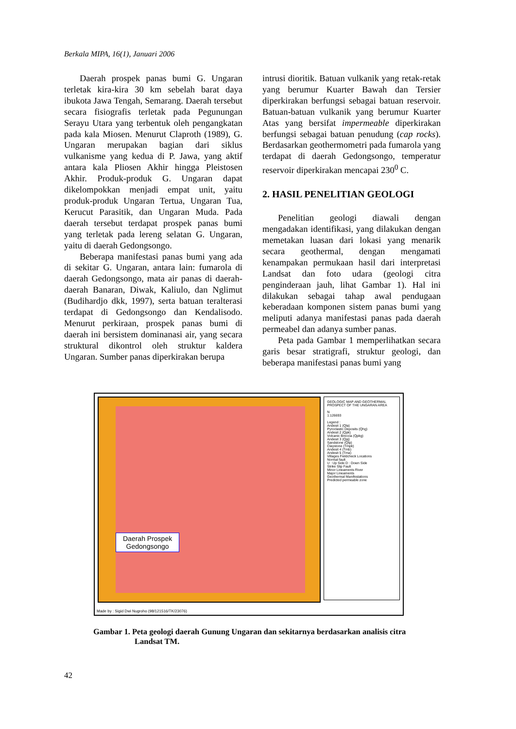Berkala MIPA, 16(1), Januari 2006
Daerah prospek panas bumi G. Ungaran terletak kira-kira 30 km sebelah barat daya ibukota Jawa Tengah, Semarang. Daerah tersebut secara fisiografis terletak pada Pegunungan Serayu Utara yang terbentuk oleh pengangkatan pada kala Miosen. Menurut Claproth (1989), G. Ungaran merupakan bagian dari siklus vulkanisme yang kedua di P. Jawa, yang aktif antara kala Pliosen Akhir hingga Pleistosen Akhir. Produk-produk G. Ungaran dapat dikelompokkan menjadi empat unit, yaitu produk-produk Ungaran Tertua, Ungaran Tua, Kerucut Parasitik, dan Ungaran Muda. Pada daerah tersebut terdapat prospek panas bumi yang terletak pada lereng selatan G. Ungaran, yaitu di daerah Gedongsongo.
Beberapa manifestasi panas bumi yang ada di sekitar G. Ungaran, antara lain: fumarola di daerah Gedongsongo, mata air panas di daerah-daerah Banaran, Diwak, Kaliulo, dan Nglimut (Budihardjo dkk, 1997), serta batuan teralterasi terdapat di Gedongsongo dan Kendalisodo. Menurut perkiraan, prospek panas bumi di daerah ini bersistem dominanasi air, yang secara struktural dikontrol oleh struktur kaldera Ungaran. Sumber panas diperkirakan berupa
intrusi dioritik. Batuan vulkanik yang retak-retak yang berumur Kuarter Bawah dan Tersier diperkirakan berfungsi sebagai batuan reservoir. Batuan-batuan vulkanik yang berumur Kuarter Atas yang bersifat impermeable diperkirakan berfungsi sebagai batuan penudung (cap rocks). Berdasarkan geothermometri pada fumarola yang terdapat di daerah Gedongsongo, temperatur reservoir diperkirakan mencapai 230<sup>0</sup> C.
2. HASIL PENELITIAN GEOLOGI
Penelitian geologi diawali dengan mengadakan identifikasi, yang dilakukan dengan memetakan luasan dari lokasi yang menarik secara geothermal, dengan mengamati kenampakan permukaan hasil dari interpretasi Landsat dan foto udara (geologi citra penginderaan jauh, lihat Gambar 1). Hal ini dilakukan sebagai tahap awal pendugaan keberadaan komponen sistem panas bumi yang meliputi adanya manifestasi panas pada daerah permeabel dan adanya sumber panas.
Peta pada Gambar 1 memperlihatkan secara garis besar stratigrafi, struktur geologi, dan beberapa manifestasi panas bumi yang
Daerah Prospek
Gedongsongo
GEOLOGIC MAP AND GEOTHERMAL PROSPECT OF THE UNGARAN AREA
N
1:126693
Legend :
Andesit 1 (Qla)
Pyroclastic Deposits (Qhg)
Andesit 2 (Qpk)
Volcanic Breccia (Qpkg)
Andesit 3 (Qpj)
Sandstone (Qtp)
Claystone (Tmpk)
Andesit 4 (Tmb)
Andesit 5 (Tma)
Villages Fieldcheck Locations
Normal fault
U : Up Side D : Down Side
Strike Slip Fault
Minor Lineaments River
Major Lineaments
Geothermal Manifestations
Predicted permeable zone
Made by : Sigid Dwi Nugroho (98/121516/TK/23076)
Gambar 1. Peta geologi daerah Gunung Ungaran dan sekitarnya berdasarkan analisis citra
Landsat TM.
42